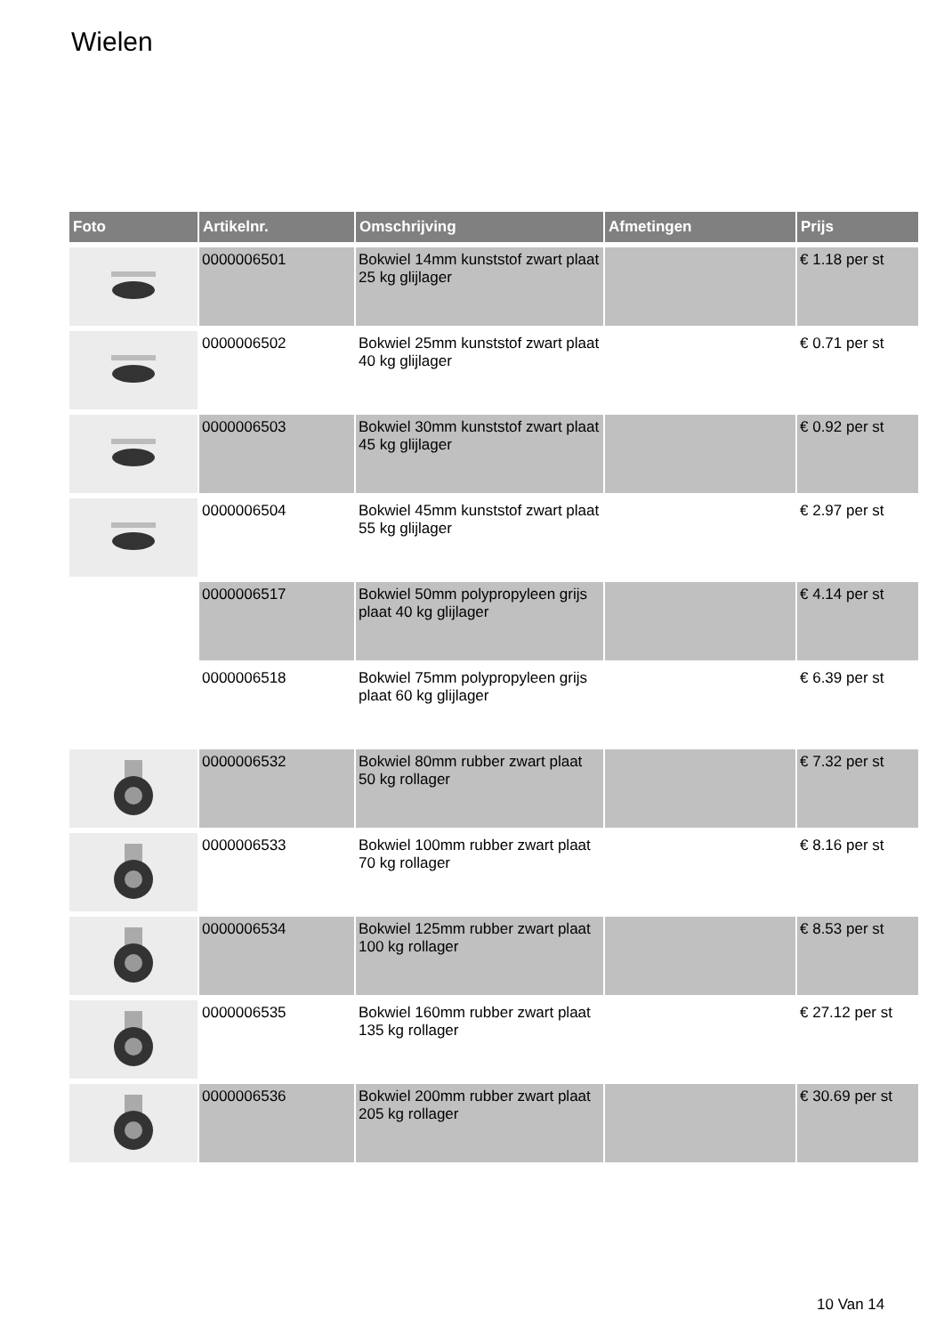Wielen
| Foto | Artikelnr. | Omschrijving | Afmetingen | Prijs |
| --- | --- | --- | --- | --- |
| | 0000006501 | Bokwiel 14mm kunststof zwart plaat 25 kg glijlager | | € 1.18 per st |
| | 0000006502 | Bokwiel 25mm kunststof zwart plaat 40 kg glijlager | | € 0.71 per st |
| | 0000006503 | Bokwiel 30mm kunststof zwart plaat 45 kg glijlager | | € 0.92 per st |
| | 0000006504 | Bokwiel 45mm kunststof zwart plaat 55 kg glijlager | | € 2.97 per st |
| | 0000006517 | Bokwiel 50mm polypropyleen grijs plaat 40 kg glijlager | | € 4.14 per st |
| | 0000006518 | Bokwiel 75mm polypropyleen grijs plaat 60 kg glijlager | | € 6.39 per st |
| | 0000006532 | Bokwiel 80mm rubber zwart plaat 50 kg rollager | | € 7.32 per st |
| | 0000006533 | Bokwiel 100mm rubber zwart plaat 70 kg rollager | | € 8.16 per st |
| | 0000006534 | Bokwiel 125mm rubber zwart plaat 100 kg rollager | | € 8.53 per st |
| | 0000006535 | Bokwiel 160mm rubber zwart plaat 135 kg rollager | | € 27.12 per st |
| | 0000006536 | Bokwiel 200mm rubber zwart plaat 205 kg rollager | | € 30.69 per st |
10 Van 14